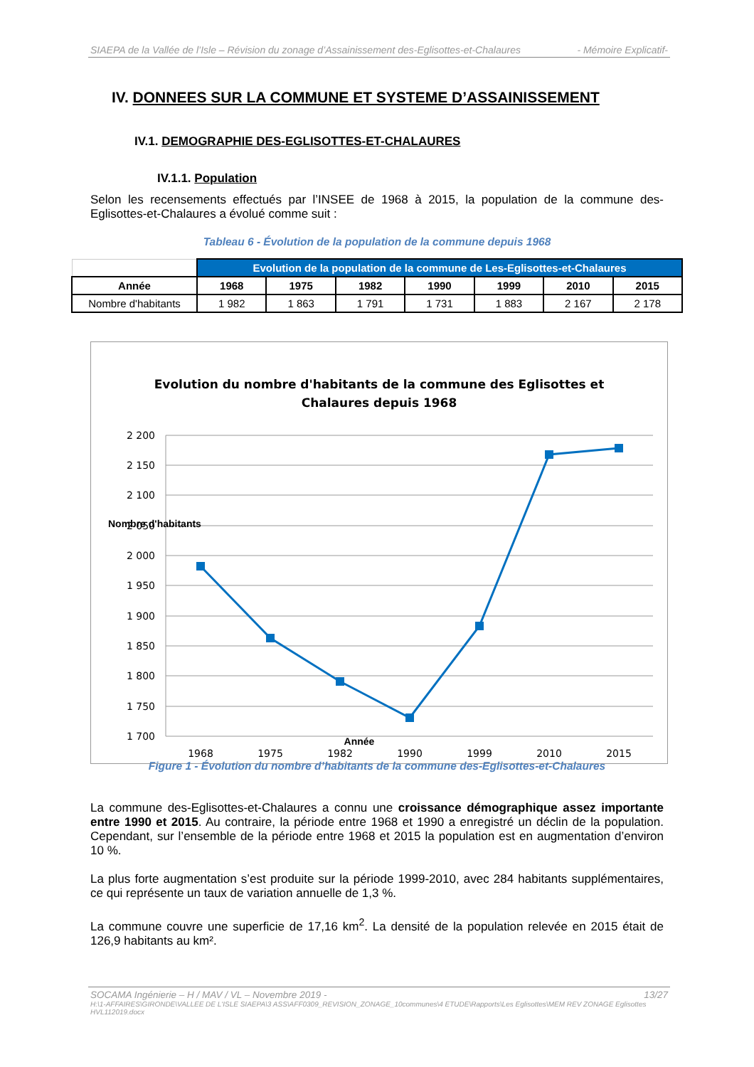SIAEPA de la Vallée de l’Isle – Révision du zonage d’Assainissement des-Eglisottes-et-Chalaures - Mémoire Explicatif-
IV. DONNEES SUR LA COMMUNE ET SYSTEME D’ASSAINISSEMENT
IV.1. DEMOGRAPHIE DES-EGLISOTTES-ET-CHALAURES
IV.1.1. Population
Selon les recensements effectués par l’INSEE de 1968 à 2015, la population de la commune des-Eglisottes-et-Chalaures a évolué comme suit :
Tableau 6 - Évolution de la population de la commune depuis 1968
| | Evolution de la population de la commune de Les-Eglisottes-et-Chalaures | | | | | | |
| Année | 1968 | 1975 | 1982 | 1990 | 1999 | 2010 | 2015 |
| Nombre d'habitants | 1 982 | 1 863 | 1 791 | 1 731 | 1 883 | 2 167 | 2 178 |
Evolution du nombre d'habitants de la commune des Eglisottes et
Chalaures depuis 1968
2 200
2 150
2 100
2 050
2 000
1 950
1 900
1 850
1 800
1 750
1 700
1968
1975
1982
1990
1999
2010
2015
Année
Nombre d'habitants
Figure 1 - Évolution du nombre d’habitants de la commune des-Eglisottes-et-Chalaures
La commune des-Eglisottes-et-Chalaures a connu une croissance démographique assez importante entre 1990 et 2015. Au contraire, la période entre 1968 et 1990 a enregistré un déclin de la population. Cependant, sur l’ensemble de la période entre 1968 et 2015 la population est en augmentation d’environ 10 %.
La plus forte augmentation s’est produite sur la période 1999-2010, avec 284 habitants supplémentaires, ce qui représente un taux de variation annuelle de 1,3 %.
La commune couvre une superficie de 17,16 km<sup>2</sup>. La densité de la population relevée en 2015 était de 126,9 habitants au km².
SOCAMA Ingénierie – H / MAV / VL – Novembre 2019 - 13/27
H:\1-AFFAIRES\GIRONDE\VALLEE DE L'ISLE SIAEPA\3 ASS\AFF0309_REVISION_ZONAGE_10communes\4 ETUDE\Rapports\Les Eglisottes\MEM REV ZONAGE Eglisottes HVL112019.docx